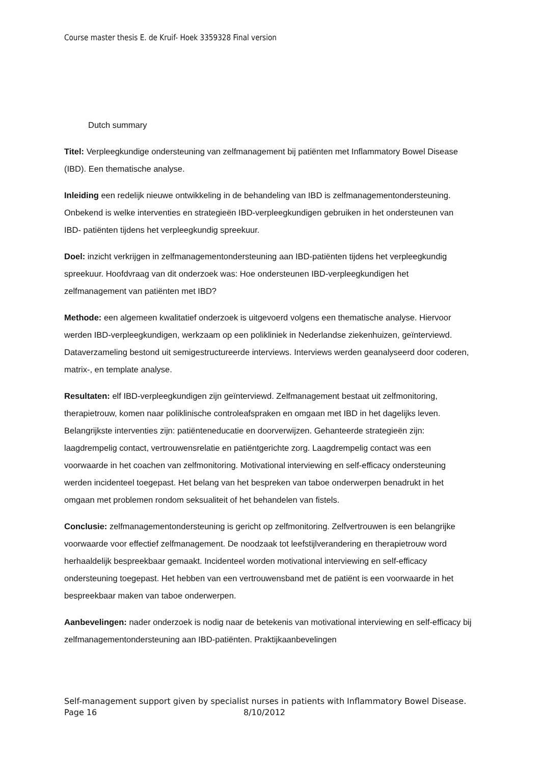Course master thesis E. de Kruif- Hoek 3359328 Final version
Dutch summary
Titel: Verpleegkundige ondersteuning van zelfmanagement bij patiënten met Inflammatory Bowel Disease (IBD). Een thematische analyse.
Inleiding een redelijk nieuwe ontwikkeling in de behandeling van IBD is zelfmanagementondersteuning. Onbekend is welke interventies en strategieën IBD-verpleegkundigen gebruiken in het ondersteunen van IBD- patiënten tijdens het verpleegkundig spreekuur.
Doel: inzicht verkrijgen in zelfmanagementondersteuning aan IBD-patiënten tijdens het verpleegkundig spreekuur. Hoofdvraag van dit onderzoek was: Hoe ondersteunen IBD-verpleegkundigen het zelfmanagement van patiënten met IBD?
Methode: een algemeen kwalitatief onderzoek is uitgevoerd volgens een thematische analyse. Hiervoor werden IBD-verpleegkundigen, werkzaam op een polikliniek in Nederlandse ziekenhuizen, geïnterviewd. Dataverzameling bestond uit semigestructureerde interviews. Interviews werden geanalyseerd door coderen, matrix-, en template analyse.
Resultaten: elf IBD-verpleegkundigen zijn geïnterviewd. Zelfmanagement bestaat uit zelfmonitoring, therapietrouw, komen naar poliklinische controleafspraken en omgaan met IBD in het dagelijks leven. Belangrijkste interventies zijn: patiënteneducatie en doorverwijzen. Gehanteerde strategieën zijn: laagdrempelig contact, vertrouwensrelatie en patiëntgerichte zorg. Laagdrempelig contact was een voorwaarde in het coachen van zelfmonitoring. Motivational interviewing en self-efficacy ondersteuning werden incidenteel toegepast. Het belang van het bespreken van taboe onderwerpen benadrukt in het omgaan met problemen rondom seksualiteit of het behandelen van fistels.
Conclusie: zelfmanagementondersteuning is gericht op zelfmonitoring. Zelfvertrouwen is een belangrijke voorwaarde voor effectief zelfmanagement. De noodzaak tot leefstijlverandering en therapietrouw word herhaaldelijk bespreekbaar gemaakt. Incidenteel worden motivational interviewing en self-efficacy ondersteuning toegepast. Het hebben van een vertrouwensband met de patiënt is een voorwaarde in het bespreekbaar maken van taboe onderwerpen.
Aanbevelingen: nader onderzoek is nodig naar de betekenis van motivational interviewing en self-efficacy bij zelfmanagementondersteuning aan IBD-patiënten. Praktijkaanbevelingen
Self-management support given by specialist nurses in patients with Inflammatory Bowel Disease.
Page 16 8/10/2012